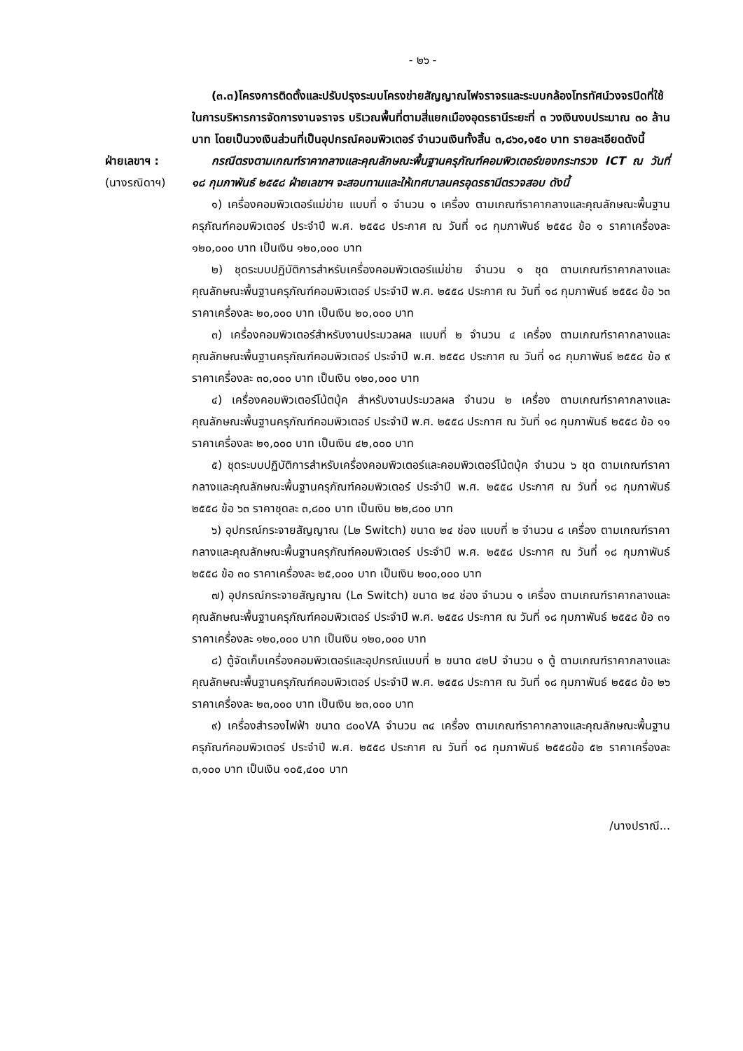- ๒๖ -
(๓.๓)โครงการติดตั้งและปรับปรุงระบบโครงข่ายสัญญาณไฟจราจรและระบบกล้องโทรทัศน์วงจรปิดที่ใช้ในการบริหารการจัดการงานจราจร บริเวณพื้นที่ตามสี่แยกเมืองอุดรธานีระยะที่ ๓ วงเงินงบประมาณ ๓๐ ล้านบาท โดยเป็นวงเงินส่วนที่เป็นอุปกรณ์คอมพิวเตอร์ จำนวนเงินทั้งสิ้น ๓,๘๖๐,๑๕๐ บาท รายละเอียดดังนี้
ฝ่ายเลขาฯ :
(นางรณิดาฯ)
กรณีตรงตามเกณฑ์ราคากลางและคุณลักษณะพื้นฐานครุภัณฑ์คอมพิวเตอร์ของกระทรวง ICT ณ วันที่ ๑๘ กุมภาพันธ์ ๒๕๕๘ ฝ่ายเลขาฯ จะสอบทานและให้เทศบาลนครอุดรธานีตรวจสอบ ดังนี้
๑) เครื่องคอมพิวเตอร์แม่ข่าย แบบที่ ๑ จำนวน ๑ เครื่อง ตามเกณฑ์ราคากลางและคุณลักษณะพื้นฐานครุภัณฑ์คอมพิวเตอร์ ประจำปี พ.ศ. ๒๕๕๘ ประกาศ ณ วันที่ ๑๘ กุมภาพันธ์ ๒๕๕๘ ข้อ ๑ ราคาเครื่องละ ๑๒๐,๐๐๐ บาท เป็นเงิน ๑๒๐,๐๐๐ บาท
๒) ชุดระบบปฏิบัติการสำหรับเครื่องคอมพิวเตอร์แม่ข่าย จำนวน ๑ ชุด ตามเกณฑ์ราคากลางและคุณลักษณะพื้นฐานครุภัณฑ์คอมพิวเตอร์ ประจำปี พ.ศ. ๒๕๕๘ ประกาศ ณ วันที่ ๑๘ กุมภาพันธ์ ๒๕๕๘ ข้อ ๖๓ ราคาเครื่องละ ๒๐,๐๐๐ บาท เป็นเงิน ๒๐,๐๐๐ บาท
๓) เครื่องคอมพิวเตอร์สำหรับงานประมวลผล แบบที่ ๒ จำนวน ๔ เครื่อง ตามเกณฑ์ราคากลางและคุณลักษณะพื้นฐานครุภัณฑ์คอมพิวเตอร์ ประจำปี พ.ศ. ๒๕๕๘ ประกาศ ณ วันที่ ๑๘ กุมภาพันธ์ ๒๕๕๘ ข้อ ๙ ราคาเครื่องละ ๓๐,๐๐๐ บาท เป็นเงิน ๑๒๐,๐๐๐ บาท
๔) เครื่องคอมพิวเตอร์โน้ตบุ้ค สำหรับงานประมวลผล จำนวน ๒ เครื่อง ตามเกณฑ์ราคากลางและคุณลักษณะพื้นฐานครุภัณฑ์คอมพิวเตอร์ ประจำปี พ.ศ. ๒๕๕๘ ประกาศ ณ วันที่ ๑๘ กุมภาพันธ์ ๒๕๕๘ ข้อ ๑๑ ราคาเครื่องละ ๒๑,๐๐๐ บาท เป็นเงิน ๔๒,๐๐๐ บาท
๕) ชุดระบบปฏิบัติการสำหรับเครื่องคอมพิวเตอร์และคอมพิวเตอร์โน้ตบุ้ค จำนวน ๖ ชุด ตามเกณฑ์ราคากลางและคุณลักษณะพื้นฐานครุภัณฑ์คอมพิวเตอร์ ประจำปี พ.ศ. ๒๕๕๘ ประกาศ ณ วันที่ ๑๘ กุมภาพันธ์ ๒๕๕๘ ข้อ ๖๓ ราคาชุดละ ๓,๘๐๐ บาท เป็นเงิน ๒๒,๘๐๐ บาท
๖) อุปกรณ์กระจายสัญญาณ (L๒ Switch) ขนาด ๒๔ ช่อง แบบที่ ๒ จำนวน ๘ เครื่อง ตามเกณฑ์ราคากลางและคุณลักษณะพื้นฐานครุภัณฑ์คอมพิวเตอร์ ประจำปี พ.ศ. ๒๕๕๘ ประกาศ ณ วันที่ ๑๘ กุมภาพันธ์ ๒๕๕๘ ข้อ ๓๐ ราคาเครื่องละ ๒๕,๐๐๐ บาท เป็นเงิน ๒๐๐,๐๐๐ บาท
๗) อุปกรณ์กระจายสัญญาณ (L๓ Switch) ขนาด ๒๔ ช่อง จำนวน ๑ เครื่อง ตามเกณฑ์ราคากลางและคุณลักษณะพื้นฐานครุภัณฑ์คอมพิวเตอร์ ประจำปี พ.ศ. ๒๕๕๘ ประกาศ ณ วันที่ ๑๘ กุมภาพันธ์ ๒๕๕๘ ข้อ ๓๑ ราคาเครื่องละ ๑๒๐,๐๐๐ บาท เป็นเงิน ๑๒๐,๐๐๐ บาท
๘) ตู้จัดเก็บเครื่องคอมพิวเตอร์และอุปกรณ์แบบที่ ๒ ขนาด ๔๒U จำนวน ๑ ตู้ ตามเกณฑ์ราคากลางและคุณลักษณะพื้นฐานครุภัณฑ์คอมพิวเตอร์ ประจำปี พ.ศ. ๒๕๕๘ ประกาศ ณ วันที่ ๑๘ กุมภาพันธ์ ๒๕๕๘ ข้อ ๒๖ ราคาเครื่องละ ๒๓,๐๐๐ บาท เป็นเงิน ๒๓,๐๐๐ บาท
๙) เครื่องสำรองไฟฟ้า ขนาด ๘๐๐VA จำนวน ๓๔ เครื่อง ตามเกณฑ์ราคากลางและคุณลักษณะพื้นฐานครุภัณฑ์คอมพิวเตอร์ ประจำปี พ.ศ. ๒๕๕๘ ประกาศ ณ วันที่ ๑๘ กุมภาพันธ์ ๒๕๕๘ข้อ ๕๒ ราคาเครื่องละ ๓,๑๐๐ บาท เป็นเงิน ๑๐๕,๔๐๐ บาท
/นางปราณี...